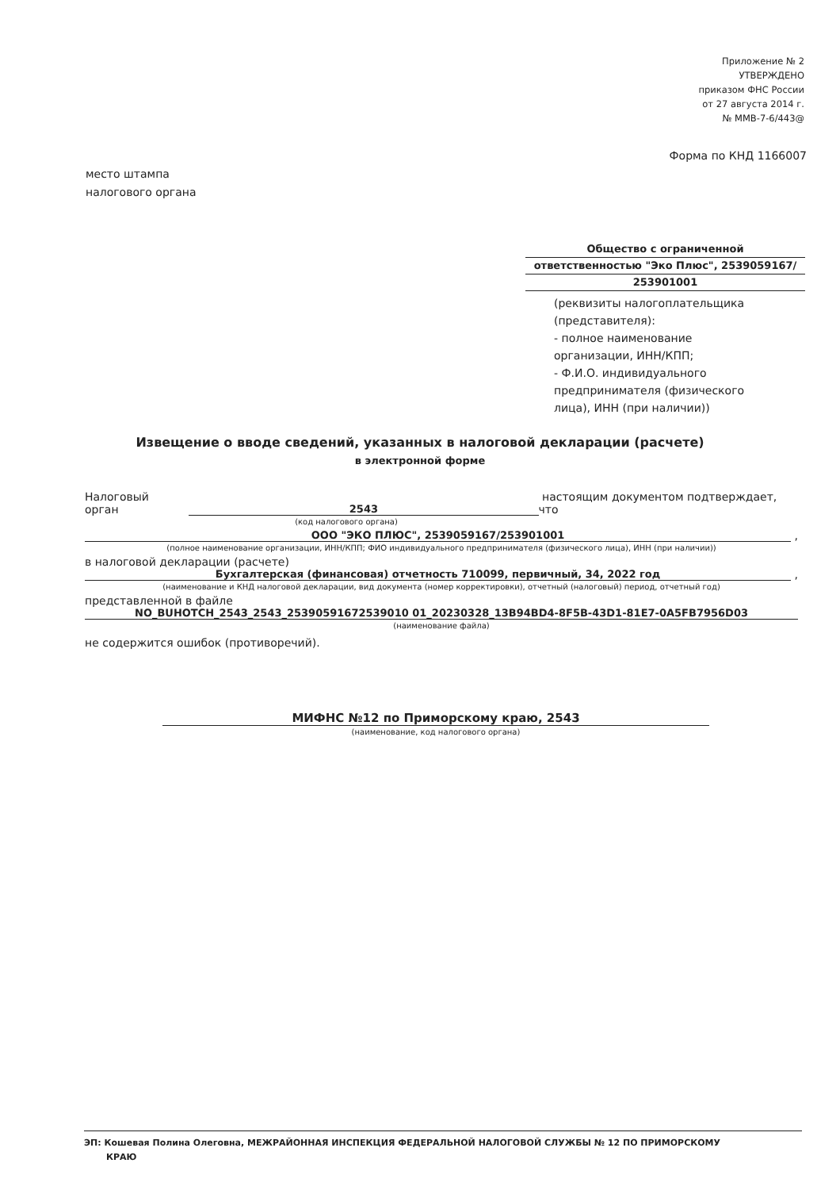Приложение № 2
УТВЕРЖДЕНО
приказом ФНС России
от 27 августа 2014 г.
№ ММВ-7-6/443@
Форма по КНД 1166007
место штампа
налогового органа
Общество с ограниченной
ответственностью "Эко Плюс", 2539059167/
253901001
(реквизиты налогоплательщика
(представителя):
- полное наименование
организации, ИНН/КПП;
- Ф.И.О. индивидуального
предпринимателя (физического
лица), ИНН (при наличии))
Извещение о вводе сведений, указанных в налоговой декларации (расчете)
в электронной форме
Налоговый орган
2543
настоящим документом подтверждает, что
(код налогового органа)
ООО "ЭКО ПЛЮС", 2539059167/253901001
,
(полное наименование организации, ИНН/КПП; ФИО индивидуального предпринимателя (физического лица), ИНН (при наличии))
в налоговой декларации (расчете)
Бухгалтерская (финансовая) отчетность 710099, первичный, 34, 2022 год
,
(наименование и КНД налоговой декларации, вид документа (номер корректировки), отчетный (налоговый) период, отчетный год)
представленной в файле
NO_BUHOTCH_2543_2543_25390591672539010 01_20230328_13B94BD4-8F5B-43D1-81E7-0A5FB7956D03
(наименование файла)
не содержится ошибок (противоречий).
МИФНС №12 по Приморскому краю, 2543
(наименование, код налогового органа)
ЭП: Кошевая Полина Олеговна, МЕЖРАЙОННАЯ ИНСПЕКЦИЯ ФЕДЕРАЛЬНОЙ НАЛОГОВОЙ СЛУЖБЫ № 12 ПО ПРИМОРСКОМУ
КРАЮ